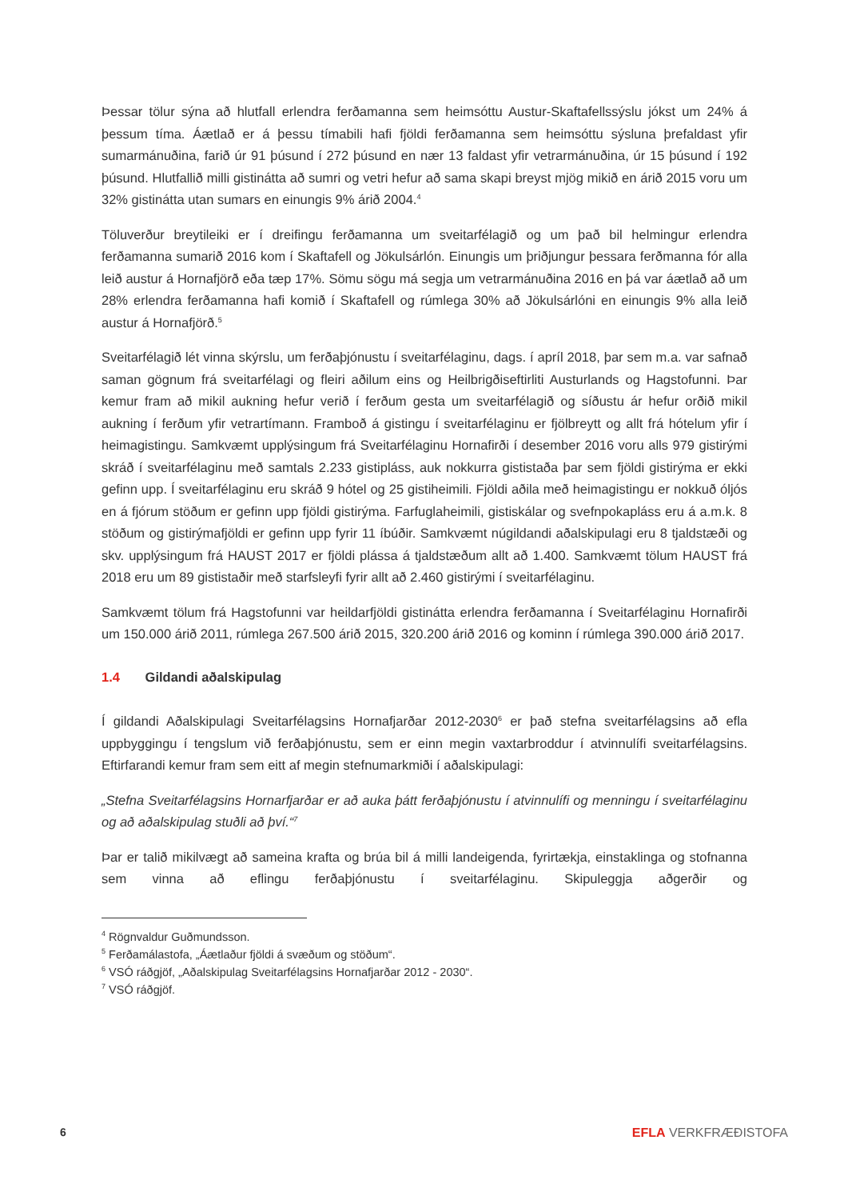Þessar tölur sýna að hlutfall erlendra ferðamanna sem heimsóttu Austur-Skaftafellssýslu jókst um 24% á þessum tíma. Áætlað er á þessu tímabili hafi fjöldi ferðamanna sem heimsóttu sýsluna þrefaldast yfir sumarmánuðina, farið úr 91 þúsund í 272 þúsund en nær 13 faldast yfir vetrarmánuðina, úr 15 þúsund í 192 þúsund. Hlutfallið milli gistinátta að sumri og vetri hefur að sama skapi breyst mjög mikið en árið 2015 voru um 32% gistinátta utan sumars en einungis 9% árið 2004.<sup>4</sup>
Töluverður breytileiki er í dreifingu ferðamanna um sveitarfélagið og um það bil helmingur erlendra ferðamanna sumarið 2016 kom í Skaftafell og Jökulsárlón. Einungis um þriðjungur þessara ferðmanna fór alla leið austur á Hornafjörð eða tæp 17%. Sömu sögu má segja um vetrarmánuðina 2016 en þá var áætlað að um 28% erlendra ferðamanna hafi komið í Skaftafell og rúmlega 30% að Jökulsárlóni en einungis 9% alla leið austur á Hornafjörð.<sup>5</sup>
Sveitarfélagið lét vinna skýrslu, um ferðaþjónustu í sveitarfélaginu, dags. í apríl 2018, þar sem m.a. var safnað saman gögnum frá sveitarfélagi og fleiri aðilum eins og Heilbrigðiseftirliti Austurlands og Hagstofunni. Þar kemur fram að mikil aukning hefur verið í ferðum gesta um sveitarfélagið og síðustu ár hefur orðið mikil aukning í ferðum yfir vetrartímann. Framboð á gistingu í sveitarfélaginu er fjölbreytt og allt frá hótelum yfir í heimagistingu. Samkvæmt upplýsingum frá Sveitarfélaginu Hornafirði í desember 2016 voru alls 979 gistirými skráð í sveitarfélaginu með samtals 2.233 gistipláss, auk nokkurra gististaða þar sem fjöldi gistirýma er ekki gefinn upp. Í sveitarfélaginu eru skráð 9 hótel og 25 gistiheimili. Fjöldi aðila með heimagistingu er nokkuð óljós en á fjórum stöðum er gefinn upp fjöldi gistirýma. Farfuglaheimili, gistiskálar og svefnpokapláss eru á a.m.k. 8 stöðum og gistirýmafjöldi er gefinn upp fyrir 11 íbúðir. Samkvæmt núgildandi aðalskipulagi eru 8 tjaldstæði og skv. upplýsingum frá HAUST 2017 er fjöldi plássa á tjaldstæðum allt að 1.400. Samkvæmt tölum HAUST frá 2018 eru um 89 gististaðir með starfsleyfi fyrir allt að 2.460 gistirými í sveitarfélaginu.
Samkvæmt tölum frá Hagstofunni var heildarfjöldi gistinátta erlendra ferðamanna í Sveitarfélaginu Hornafirði um 150.000 árið 2011, rúmlega 267.500 árið 2015, 320.200 árið 2016 og kominn í rúmlega 390.000 árið 2017.
1.4 Gildandi aðalskipulag
Í gildandi Aðalskipulagi Sveitarfélagsins Hornafjarðar 2012-2030<sup>6</sup> er það stefna sveitarfélagsins að efla uppbyggingu í tengslum við ferðaþjónustu, sem er einn megin vaxtarbroddur í atvinnulífi sveitar­félagsins. Eftirfarandi kemur fram sem eitt af megin stefnumarkmiði í aðalskipulagi:
„Stefna Sveitarfélagsins Hornarfjarðar er að auka þátt ferðaþjónustu í atvinnulífi og menningu í sveitarfélaginu og að aðalskipulag stuðli að því.“<sup>7</sup>
Þar er talið mikilvægt að sameina krafta og brúa bil á milli landeigenda, fyrirtækja, einstaklinga og stofnanna sem vinna að eflingu ferðaþjónustu í sveitarfélaginu. Skipuleggja aðgerðir og
<sup>4</sup> Rögnvaldur Guðmundsson.
<sup>5</sup> Ferðamálastofa, „Áætlaður fjöldi á svæðum og stöðum“.
<sup>6</sup> VSÓ ráðgjöf, „Aðalskipulag Sveitarfélagsins Hornafjarðar 2012 - 2030“.
<sup>7</sup> VSÓ ráðgjöf.
6 EFLA VERKFRÆÐISTOFA